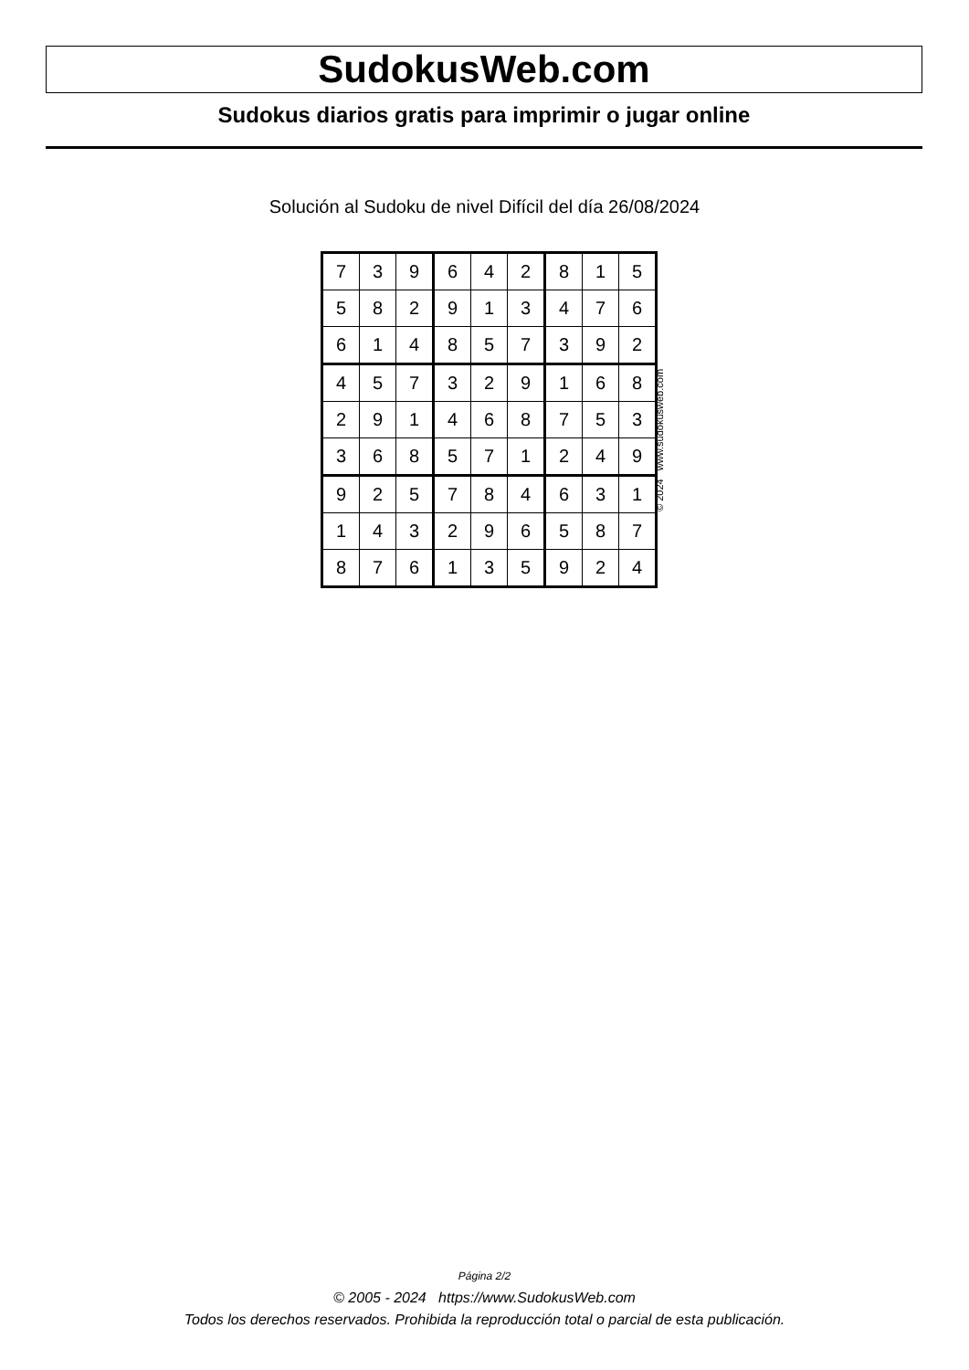SudokusWeb.com
Sudokus diarios gratis para imprimir o jugar online
Solución al Sudoku de nivel Difícil del día 26/08/2024
| 7 | 3 | 9 | 6 | 4 | 2 | 8 | 1 | 5 |
| 5 | 8 | 2 | 9 | 1 | 3 | 4 | 7 | 6 |
| 6 | 1 | 4 | 8 | 5 | 7 | 3 | 9 | 2 |
| 4 | 5 | 7 | 3 | 2 | 9 | 1 | 6 | 8 |
| 2 | 9 | 1 | 4 | 6 | 8 | 7 | 5 | 3 |
| 3 | 6 | 8 | 5 | 7 | 1 | 2 | 4 | 9 |
| 9 | 2 | 5 | 7 | 8 | 4 | 6 | 3 | 1 |
| 1 | 4 | 3 | 2 | 9 | 6 | 5 | 8 | 7 |
| 8 | 7 | 6 | 1 | 3 | 5 | 9 | 2 | 4 |
© 2024 www.sudokusweb.com
Página 2/2
© 2005 - 2024 https://www.SudokusWeb.com
Todos los derechos reservados. Prohibida la reproducción total o parcial de esta publicación.